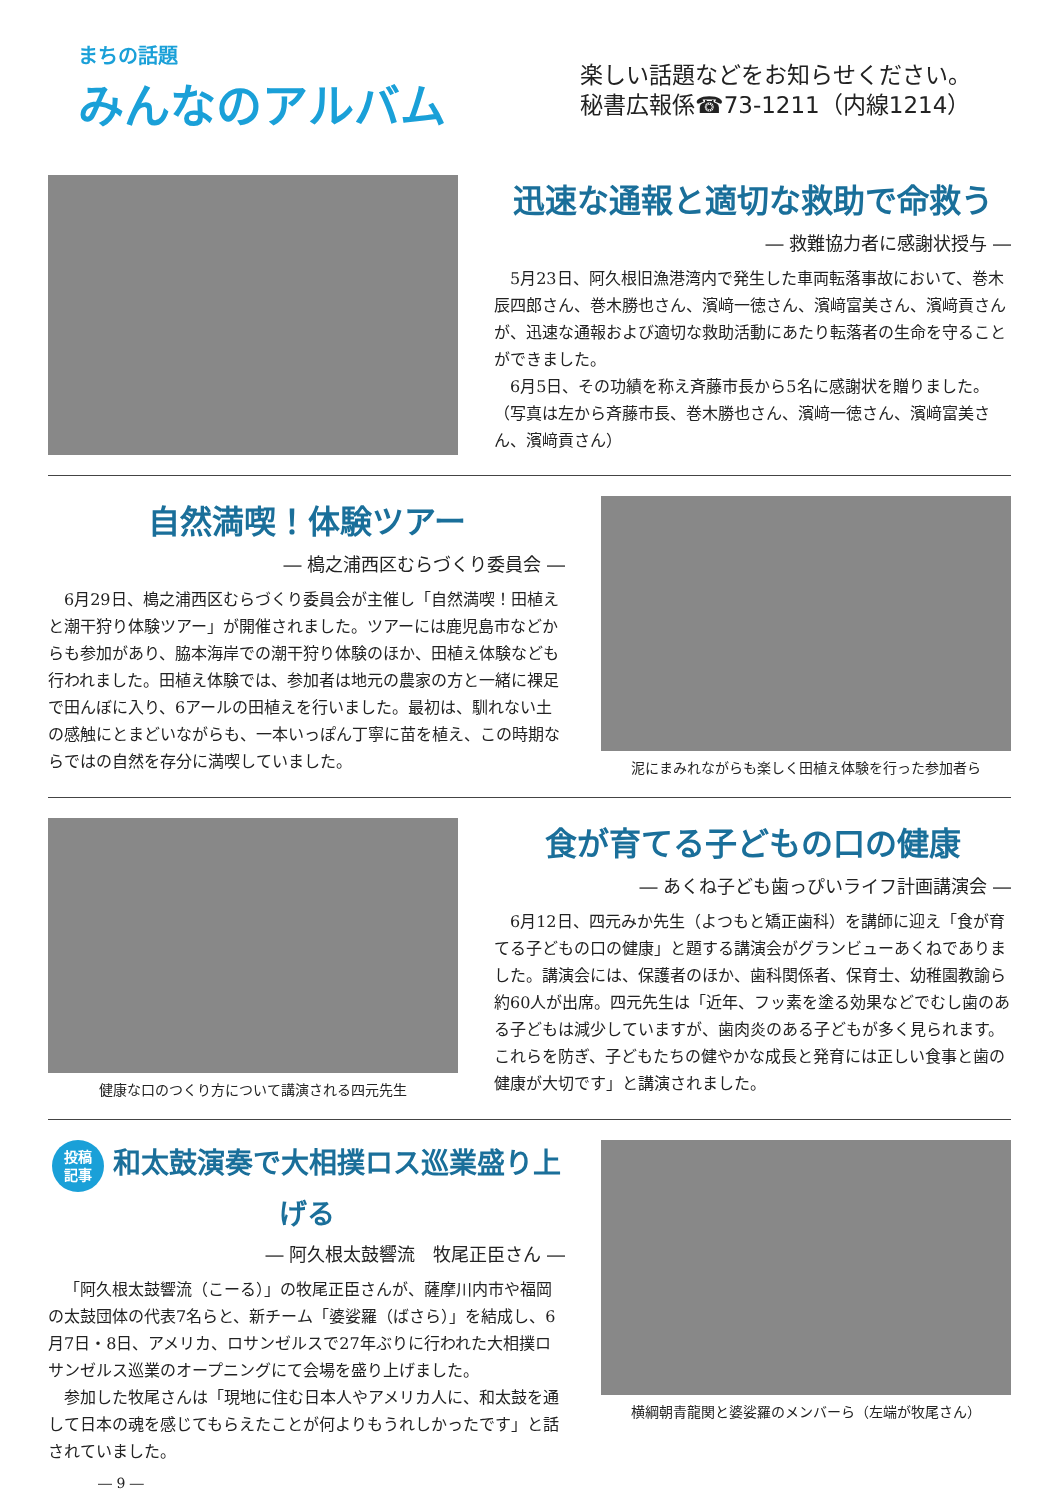まちの話題
みんなのアルバム
楽しい話題などをお知らせください。
秘書広報係☎73-1211（内線1214）
迅速な通報と適切な救助で命救う
― 救難協力者に感謝状授与 ―
5月23日、阿久根旧漁港湾内で発生した車両転落事故において、巻木辰四郎さん、巻木勝也さん、濱﨑一徳さん、濱﨑富美さん、濱﨑貢さんが、迅速な通報および適切な救助活動にあたり転落者の生命を守ることができました。
6月5日、その功績を称え斉藤市長から5名に感謝状を贈りました。（写真は左から斉藤市長、巻木勝也さん、濱﨑一徳さん、濱﨑富美さん、濱﨑貢さん）
自然満喫！体験ツアー
― 槝之浦西区むらづくり委員会 ―
6月29日、槝之浦西区むらづくり委員会が主催し「自然満喫！田植えと潮干狩り体験ツアー」が開催されました。ツアーには鹿児島市などからも参加があり、脇本海岸での潮干狩り体験のほか、田植え体験なども行われました。田植え体験では、参加者は地元の農家の方と一緒に裸足で田んぼに入り、6アールの田植えを行いました。最初は、馴れない土の感触にとまどいながらも、一本いっぽん丁寧に苗を植え、この時期ならではの自然を存分に満喫していました。
泥にまみれながらも楽しく田植え体験を行った参加者ら
健康な口のつくり方について講演される四元先生
食が育てる子どもの口の健康
― あくね子ども歯っぴいライフ計画講演会 ―
6月12日、四元みか先生（よつもと矯正歯科）を講師に迎え「食が育てる子どもの口の健康」と題する講演会がグランビューあくねでありました。講演会には、保護者のほか、歯科関係者、保育士、幼稚園教諭ら約60人が出席。四元先生は「近年、フッ素を塗る効果などでむし歯のある子どもは減少していますが、歯肉炎のある子どもが多く見られます。これらを防ぎ、子どもたちの健やかな成長と発育には正しい食事と歯の健康が大切です」と講演されました。
投稿
記事 和太鼓演奏で大相撲ロス巡業盛り上げる
― 阿久根太鼓響流　牧尾正臣さん ―
「阿久根太鼓響流（こーる）」の牧尾正臣さんが、薩摩川内市や福岡の太鼓団体の代表7名らと、新チーム「婆娑羅（ばさら）」を結成し、6月7日・8日、アメリカ、ロサンゼルスで27年ぶりに行われた大相撲ロサンゼルス巡業のオープニングにて会場を盛り上げました。
参加した牧尾さんは「現地に住む日本人やアメリカ人に、和太鼓を通して日本の魂を感じてもらえたことが何よりもうれしかったです」と話されていました。
― 9 ―
横綱朝青龍関と婆娑羅のメンバーら（左端が牧尾さん）